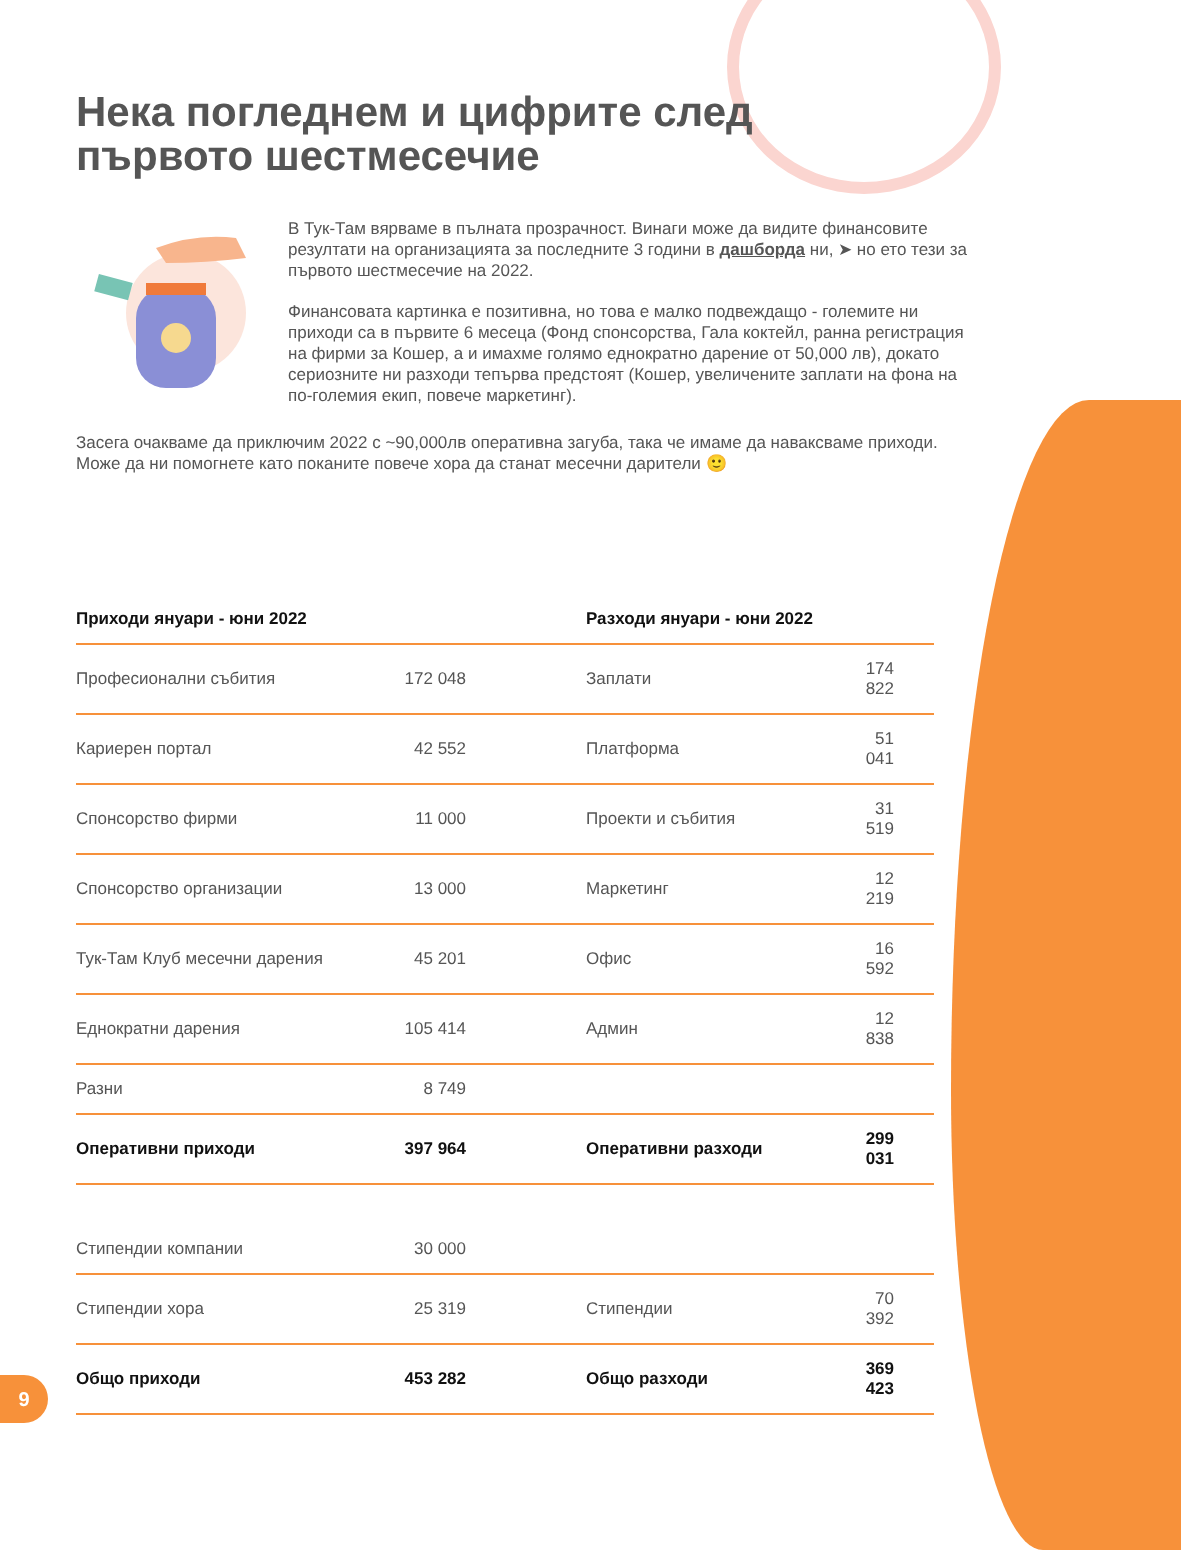Нека погледнем и цифрите след
първото шестмесечие
В Тук-Там вярваме в пълната прозрачност. Винаги може да видите финансовите резултати на организацията за последните 3 години в дашборда ни, ➤ но ето тези за първото шестмесечие на 2022.
Финансовата картинка е позитивна, но това е малко подвеждащо - големите ни приходи са в първите 6 месеца (Фонд спонсорства, Гала коктейл, ранна регистрация на фирми за Кошер, а и имахме голямо еднократно дарение от 50,000 лв), докато сериозните ни разходи тепърва предстоят (Кошер, увеличените заплати на фона на по-големия екип, повече маркетинг).
Засега очакваме да приключим 2022 с ~90,000лв оперативна загуба, така че имаме да наваксваме приходи. Може да ни помогнете като поканите повече хора да станат месечни дарители 🙂
| Приходи януари - юни 2022 | | | Разходи януари - юни 2022 | | |
| --- | --- | --- | --- | --- | --- |
| Професионални събития | 172 048 | | Заплати | 174 822 | |
| Кариерен портал | 42 552 | | Платформа | 51 041 | |
| Спонсорство фирми | 11 000 | | Проекти и събития | 31 519 | |
| Спонсорство организации | 13 000 | | Маркетинг | 12 219 | |
| Тук-Там Клуб месечни дарения | 45 201 | | Офис | 16 592 | |
| Еднократни дарения | 105 414 | | Админ | 12 838 | |
| Разни | 8 749 | | | | |
| Оперативни приходи | 397 964 | | Оперативни разходи | 299 031 | |
| Стипендии компании | 30 000 | | | | |
| Стипендии хора | 25 319 | | Стипендии | 70 392 | |
| Общо приходи | 453 282 | | Общо разходи | 369 423 | |
9